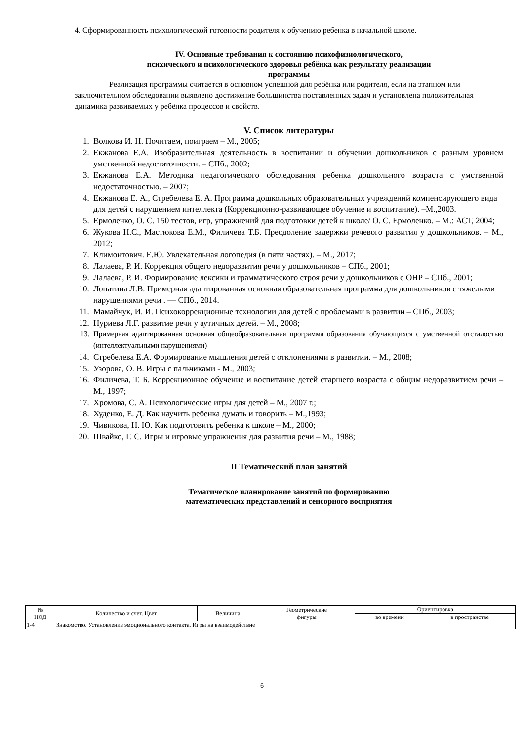4. Сформированность психологической готовности родителя к обучению ребенка в начальной школе.
IV. Основные требования к состоянию психофизиологического,
психического и психологического здоровья ребёнка как результату реализации
программы
Реализация программы считается в основном успешной для ребёнка или родителя, если на этапном или заключительном обследовании выявлено достижение большинства поставленных задач и установлена положительная динамика развиваемых у ребёнка процессов и свойств.
V. Список литературы
1. Волкова И. Н. Почитаем, поиграем – М., 2005;
2. Екжанова Е.А. Изобразительная деятельность в воспитании и обучении дошкольников с разным уровнем умственной недостаточности. – СПб., 2002;
3. Екжанова Е.А. Методика педагогического обследования ребенка дошкольного возраста с умственной недостаточностью. – 2007;
4. Екжанова Е. А., Стребелева Е. А. Программа дошкольных образовательных учреждений компенсирующего вида для детей с нарушением интеллекта (Коррекционно-развивающее обучение и воспитание). –М.,2003.
5. Ермоленко, О. С. 150 тестов, игр, упражнений для подготовки детей к школе/ О. С. Ермоленко. – М.: АСТ, 2004;
6. Жукова Н.С., Мастюкова Е.М., Филичева Т.Б. Преодоление задержки речевого развития у дошкольников. – М., 2012;
7. Климонтович. Е.Ю. Увлекательная логопедия (в пяти частях). – М., 2017;
8. Лалаева, Р. И. Коррекция общего недоразвития речи у дошкольников – СПб., 2001;
9. Лалаева, Р. И. Формирование лексики и грамматического строя речи у дошкольников с ОНР – СПб., 2001;
10. Лопатина Л.В. Примерная адаптированная основная образовательная программа для дошкольников с тяжелыми нарушениями речи . — СПб., 2014.
11. Мамайчук, И. И. Психокоррекционные технологии для детей с проблемами в развитии – СПб., 2003;
12. Нуриева Л.Г. развитие речи у аутичных детей. – М., 2008;
13. Примерная адаптированная основная общеобразовательная программа образования обучающихся с умственной отсталостью (интеллектуальными нарушениями)
14. Стребелева Е.А. Формирование мышления детей с отклонениями в развитии. – М., 2008;
15. Узорова, О. В. Игры с пальчиками - М., 2003;
16. Филичева, Т. Б. Коррекционное обучение и воспитание детей старшего возраста с общим недоразвитием речи – М., 1997;
17. Хромова, С. А. Психологические игры для детей – М., 2007 г.;
18. Худенко, Е. Д. Как научить ребенка думать и говорить – М.,1993;
19. Чивикова, Н. Ю. Как подготовить ребенка к школе – М., 2000;
20. Швайко, Г. С. Игры и игровые упражнения для развития речи – М., 1988;
II Тематический план занятий
Тематическое планирование занятий по формированию
математических представлений и сенсорного восприятия
| № НОД | Количество и счет. Цвет | Величина | Геометрические фигуры | Ориентировка | |
| --- | --- | --- | --- | --- | --- |
| | | | | во времени | в пространстве |
| 1-4 | Знакомство. Установление эмоционального контакта. Игры на взаимодействие | | | | |
- 6 -